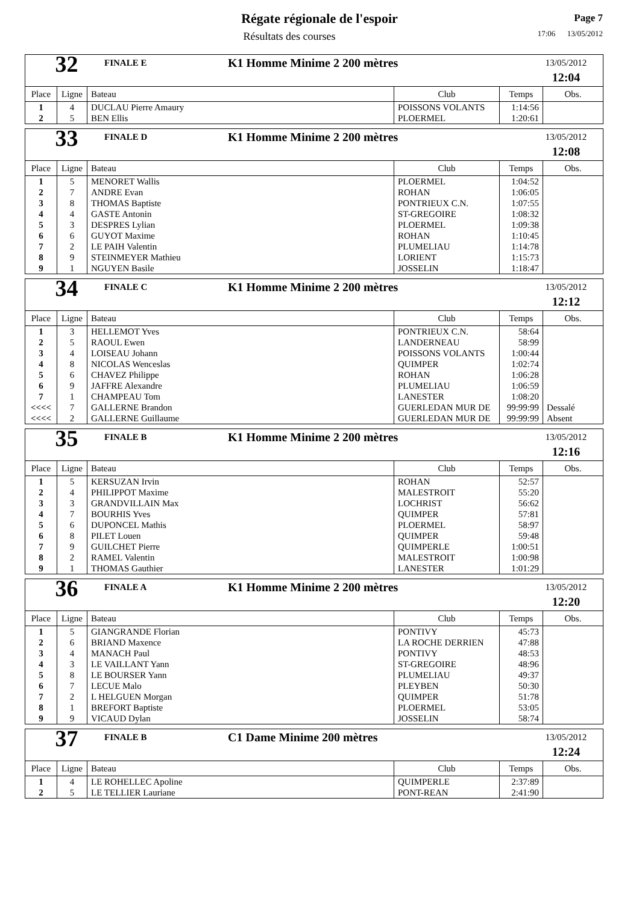Régate régionale de l'espoir
Résultats des courses
Page 7
17:06 13/05/2012
| 32 FINALE E K1 Homme Minime 2 200 mètres 13/05/2012 12:04 | | | | | |
| Place | Ligne | Bateau | Club | Temps | Obs. |
| 1 | 4 | DUCLAU Pierre Amaury | POISSONS VOLANTS | 1:14:56 | |
| 2 | 5 | BEN Ellis | PLOERMEL | 1:20:61 | |
| 33 FINALE D K1 Homme Minime 2 200 mètres 13/05/2012 12:08 | | | | | |
| Place | Ligne | Bateau | Club | Temps | Obs. |
| 1 | 5 | MENORET Wallis | PLOERMEL | 1:04:52 | |
| 2 | 7 | ANDRE Evan | ROHAN | 1:06:05 | |
| 3 | 8 | THOMAS Baptiste | PONTRIEUX C.N. | 1:07:55 | |
| 4 | 4 | GASTE Antonin | ST-GREGOIRE | 1:08:32 | |
| 5 | 3 | DESPRES Lylian | PLOERMEL | 1:09:38 | |
| 6 | 6 | GUYOT Maxime | ROHAN | 1:10:45 | |
| 7 | 2 | LE PAIH Valentin | PLUMELIAU | 1:14:78 | |
| 8 | 9 | STEINMEYER Mathieu | LORIENT | 1:15:73 | |
| 9 | 1 | NGUYEN Basile | JOSSELIN | 1:18:47 | |
| 34 FINALE C K1 Homme Minime 2 200 mètres 13/05/2012 12:12 | | | | | |
| Place | Ligne | Bateau | Club | Temps | Obs. |
| 1 | 3 | HELLEMOT Yves | PONTRIEUX C.N. | 58:64 | |
| 2 | 5 | RAOUL Ewen | LANDERNEAU | 58:99 | |
| 3 | 4 | LOISEAU Johann | POISSONS VOLANTS | 1:00:44 | |
| 4 | 8 | NICOLAS Wenceslas | QUIMPER | 1:02:74 | |
| 5 | 6 | CHAVEZ Philippe | ROHAN | 1:06:28 | |
| 6 | 9 | JAFFRE Alexandre | PLUMELIAU | 1:06:59 | |
| 7 | 1 | CHAMPEAU Tom | LANESTER | 1:08:20 | |
| <<<< | 7 | GALLERNE Brandon | GUERLEDAN MUR DE | 99:99:99 | Dessalé |
| <<<< | 2 | GALLERNE Guillaume | GUERLEDAN MUR DE | 99:99:99 | Absent |
| 35 FINALE B K1 Homme Minime 2 200 mètres 13/05/2012 12:16 | | | | | |
| Place | Ligne | Bateau | Club | Temps | Obs. |
| 1 | 5 | KERSUZAN Irvin | ROHAN | 52:57 | |
| 2 | 4 | PHILIPPOT Maxime | MALESTROIT | 55:20 | |
| 3 | 3 | GRANDVILLAIN Max | LOCHRIST | 56:62 | |
| 4 | 7 | BOURHIS Yves | QUIMPER | 57:81 | |
| 5 | 6 | DUPONCEL Mathis | PLOERMEL | 58:97 | |
| 6 | 8 | PILET Louen | QUIMPER | 59:48 | |
| 7 | 9 | GUILCHET Pierre | QUIMPERLE | 1:00:51 | |
| 8 | 2 | RAMEL Valentin | MALESTROIT | 1:00:98 | |
| 9 | 1 | THOMAS Gauthier | LANESTER | 1:01:29 | |
| 36 FINALE A K1 Homme Minime 2 200 mètres 13/05/2012 12:20 | | | | | |
| Place | Ligne | Bateau | Club | Temps | Obs. |
| 1 | 5 | GIANGRANDE Florian | PONTIVY | 45:73 | |
| 2 | 6 | BRIAND Maxence | LA ROCHE DERRIEN | 47:88 | |
| 3 | 4 | MANACH Paul | PONTIVY | 48:53 | |
| 4 | 3 | LE VAILLANT Yann | ST-GREGOIRE | 48:96 | |
| 5 | 8 | LE BOURSER Yann | PLUMELIAU | 49:37 | |
| 6 | 7 | LECUE Malo | PLEYBEN | 50:30 | |
| 7 | 2 | L HELGUEN Morgan | QUIMPER | 51:78 | |
| 8 | 1 | BREFORT Baptiste | PLOERMEL | 53:05 | |
| 9 | 9 | VICAUD Dylan | JOSSELIN | 58:74 | |
| 37 FINALE B C1 Dame Minime 200 mètres 13/05/2012 12:24 | | | | | |
| Place | Ligne | Bateau | Club | Temps | Obs. |
| 1 | 4 | LE ROHELLEC Apoline | QUIMPERLE | 2:37:89 | |
| 2 | 5 | LE TELLIER Lauriane | PONT-REAN | 2:41:90 | |